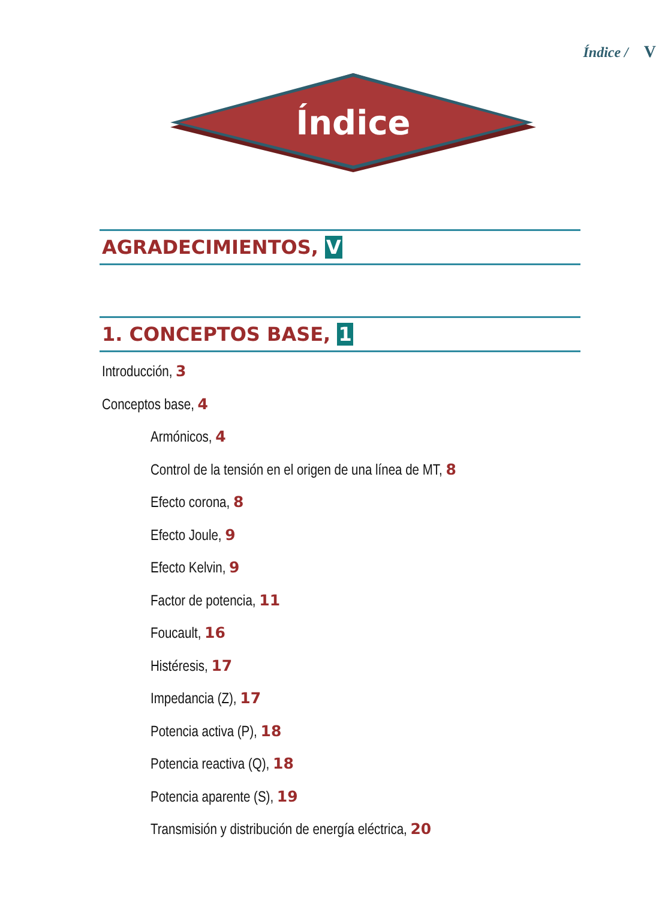Índice / V
Índice
AGRADECIMIENTOS, V
1. CONCEPTOS BASE, 1
Introducción, 3
Conceptos base, 4
Armónicos, 4
Control de la tensión en el origen de una línea de MT, 8
Efecto corona, 8
Efecto Joule, 9
Efecto Kelvin, 9
Factor de potencia, 11
Foucault, 16
Histéresis, 17
Impedancia (Z), 17
Potencia activa (P), 18
Potencia reactiva (Q), 18
Potencia aparente (S), 19
Transmisión y distribución de energía eléctrica, 20